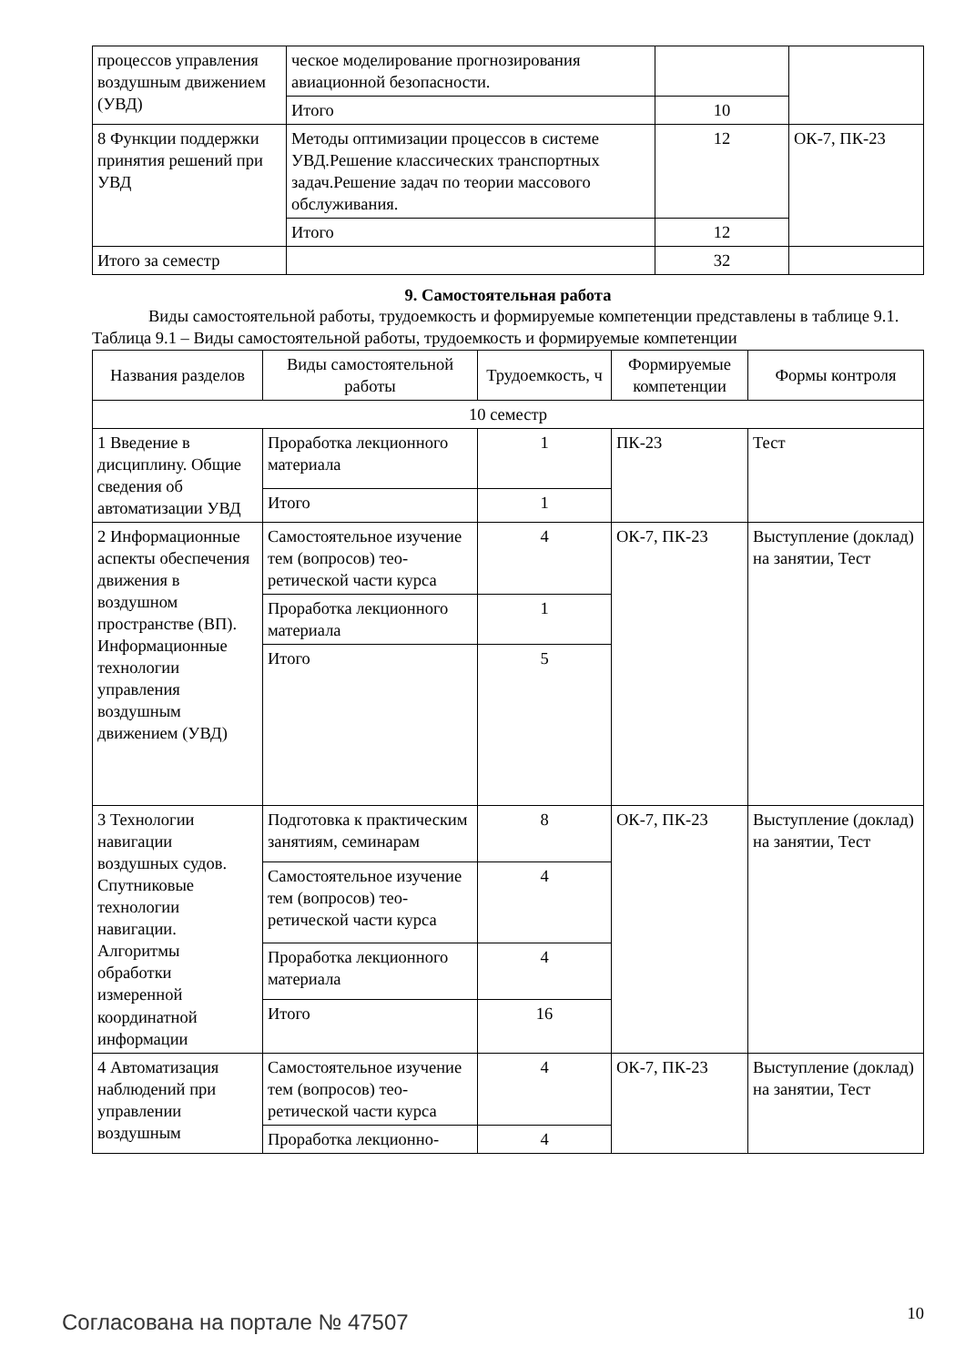| процессов управления воздушным движением (УВД) | ческое моделирование прогнозирования авиационной безопасности. | | |
| | Итого | 10 | |
| 8 Функции поддержки принятия решений при УВД | Методы оптимизации процессов в системе УВД.Решение классических транспортных задач.Решение задач по теории массового обслуживания. | 12 | ОК-7, ПК-23 |
| | Итого | 12 | |
| Итого за семестр | | 32 | |
9. Самостоятельная работа
Виды самостоятельной работы, трудоемкость и формируемые компетенции представлены в таблице 9.1.
Таблица 9.1 – Виды самостоятельной работы, трудоемкость и формируемые компетенции
| Названия разделов | Виды самостоятельной работы | Трудоемкость, ч | Формируемые компетенции | Формы контроля |
| --- | --- | --- | --- | --- |
| 10 семестр | | | | |
| 1 Введение в дисциплину. Общие сведения об автоматизации УВД | Проработка лекционно­го материала | 1 | ПК-23 | Тест |
| | Итого | 1 | | |
| 2 Информационные аспекты обеспечения движения в воздушном пространстве (ВП). Информационные технологии управления воздушным движением (УВД) | Самостоятельное изуче­ние тем (вопросов) тео­ретической части курса | 4 | ОК-7, ПК-23 | Выступление (доклад) на заня­тии, Тест |
| | Проработка лекционно­го материала | 1 | | |
| | Итого | 5 | | |
| 3 Технологии навигации воздушных судов. Спутниковые технологии навигации. Алгоритмы обработки измеренной координатной информации | Подготовка к практиче­ским занятиям, семина­рам | 8 | ОК-7, ПК-23 | Выступление (доклад) на заня­тии, Тест |
| | Самостоятельное изуче­ние тем (вопросов) тео­ретической части курса | 4 | | |
| | Проработка лекционно­го материала | 4 | | |
| | Итого | 16 | | |
| 4 Автоматизация наблюдений при управлении воздушным | Самостоятельное изуче­ние тем (вопросов) тео­ретической части курса | 4 | ОК-7, ПК-23 | Выступление (доклад) на заня­тии, Тест |
| | Проработка лекционно- | 4 | | |
Согласована на портале № 47507 10